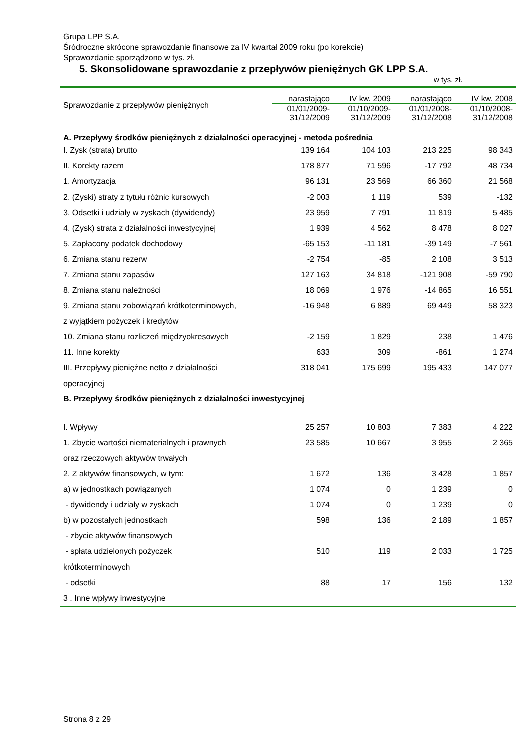Grupa LPP S.A.
Śródroczne skrócone sprawozdanie finansowe za IV kwartał 2009 roku (po korekcie)
Sprawozdanie sporządzono w tys. zł.
5. Skonsolidowane sprawozdanie z przepływów pieniężnych GK LPP S.A.
w tys. zł.
| Sprawozdanie z przepływów pieniężnych | narastająco | IV kw. 2009 | narastająco | IV kw. 2008 |
| --- | --- | --- | --- | --- |
| | 01/01/2009- 31/12/2009 | 01/10/2009- 31/12/2009 | 01/01/2008- 31/12/2008 | 01/10/2008- 31/12/2008 |
| A. Przepływy środków pieniężnych z działalności operacyjnej - metoda pośrednia | | | | |
| I. Zysk (strata) brutto | 139 164 | 104 103 | 213 225 | 98 343 |
| II. Korekty razem | 178 877 | 71 596 | -17 792 | 48 734 |
| 1. Amortyzacja | 96 131 | 23 569 | 66 360 | 21 568 |
| 2. (Zyski) straty z tytułu różnic kursowych | -2 003 | 1 119 | 539 | -132 |
| 3. Odsetki i udziały w zyskach (dywidendy) | 23 959 | 7 791 | 11 819 | 5 485 |
| 4. (Zysk) strata z działalności inwestycyjnej | 1 939 | 4 562 | 8 478 | 8 027 |
| 5. Zapłacony podatek dochodowy | -65 153 | -11 181 | -39 149 | -7 561 |
| 6. Zmiana stanu rezerw | -2 754 | -85 | 2 108 | 3 513 |
| 7. Zmiana stanu zapasów | 127 163 | 34 818 | -121 908 | -59 790 |
| 8. Zmiana stanu należności | 18 069 | 1 976 | -14 865 | 16 551 |
| 9. Zmiana stanu zobowiązań krótkoterminowych, z wyjątkiem pożyczek i kredytów | -16 948 | 6 889 | 69 449 | 58 323 |
| 10. Zmiana stanu rozliczeń międzyokresowych | -2 159 | 1 829 | 238 | 1 476 |
| 11. Inne korekty | 633 | 309 | -861 | 1 274 |
| III. Przepływy pieniężne netto z działalności operacyjnej | 318 041 | 175 699 | 195 433 | 147 077 |
| B. Przepływy środków pieniężnych z działalności inwestycyjnej | | | | |
| I. Wpływy | 25 257 | 10 803 | 7 383 | 4 222 |
| 1. Zbycie wartości niematerialnych i prawnych oraz rzeczowych aktywów trwałych | 23 585 | 10 667 | 3 955 | 2 365 |
| 2. Z aktywów finansowych, w tym: | 1 672 | 136 | 3 428 | 1 857 |
| a) w jednostkach powiązanych | 1 074 | 0 | 1 239 | 0 |
| - dywidendy i udziały w zyskach | 1 074 | 0 | 1 239 | 0 |
| b) w pozostałych jednostkach | 598 | 136 | 2 189 | 1 857 |
| - zbycie aktywów finansowych | | | | |
| - spłata udzielonych pożyczek krótkoterminowych | 510 | 119 | 2 033 | 1 725 |
| - odsetki | 88 | 17 | 156 | 132 |
| 3 . Inne wpływy inwestycyjne | | | | |
Strona 8 z 29